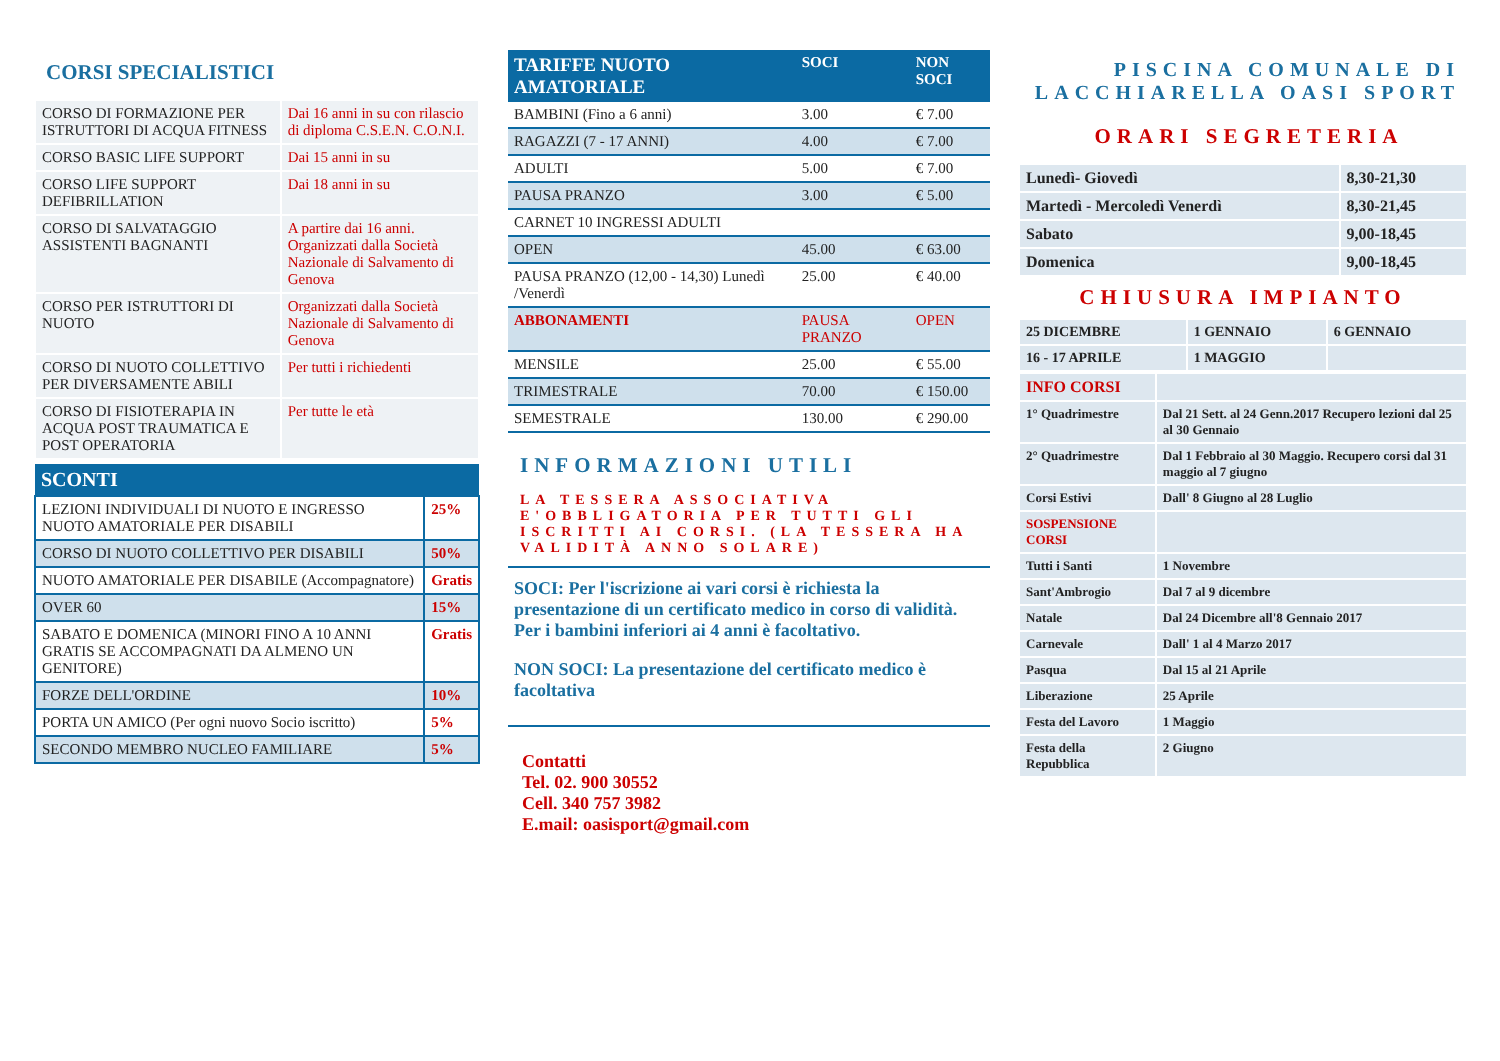CORSI SPECIALISTICI
| CORSO DI FORMAZIONE PER ISTRUTTORI DI ACQUA FITNESS | Dai 16 anni in su con rilascio di diploma C.S.E.N. C.O.N.I. |
| CORSO BASIC LIFE SUPPORT | Dai 15 anni in su |
| CORSO LIFE SUPPORT DEFIBRILLATION | Dai 18 anni in su |
| CORSO DI SALVATAGGIO ASSISTENTI BAGNANTI | A partire dai 16 anni. Organizzati dalla Società Nazionale di Salvamento di Genova |
| CORSO PER ISTRUTTORI DI NUOTO | Organizzati dalla Società Nazionale di Salvamento di Genova |
| CORSO DI NUOTO COLLETTIVO PER DIVERSAMENTE ABILI | Per tutti i richiedenti |
| CORSO DI FISIOTERAPIA IN ACQUA POST TRAUMATICA E POST OPERATORIA | Per tutte le età |
| SCONTI | |
| --- | --- |
| LEZIONI INDIVIDUALI DI NUOTO E INGRESSO NUOTO AMATORIALE PER DISABILI | 25% |
| CORSO DI NUOTO COLLETTIVO PER DISABILI | 50% |
| NUOTO AMATORIALE PER DISABILE (Accompagnatore) | Gratis |
| OVER 60 | 15% |
| SABATO E DOMENICA (MINORI FINO A 10 ANNI GRATIS SE ACCOMPAGNATI DA ALMENO UN GENITORE) | Gratis |
| FORZE DELL'ORDINE | 10% |
| PORTA UN AMICO (Per ogni nuovo Socio iscritto) | 5% |
| SECONDO MEMBRO NUCLEO FAMILIARE | 5% |
| TARIFFE NUOTO AMATORIALE | SOCI | NON SOCI |
| --- | --- | --- |
| BAMBINI (Fino a 6 anni) | 3.00 | € 7.00 |
| RAGAZZI (7 - 17 ANNI) | 4.00 | € 7.00 |
| ADULTI | 5.00 | € 7.00 |
| PAUSA PRANZO | 3.00 | € 5.00 |
| CARNET 10 INGRESSI ADULTI | | |
| OPEN | 45.00 | € 63.00 |
| PAUSA PRANZO (12,00 - 14,30) Lunedì /Venerdì | 25.00 | € 40.00 |
| ABBONAMENTI | PAUSA PRANZO | OPEN |
| MENSILE | 25.00 | € 55.00 |
| TRIMESTRALE | 70.00 | € 150.00 |
| SEMESTRALE | 130.00 | € 290.00 |
INFORMAZIONI UTILI
LA TESSERA ASSOCIATIVA E'OBBLIGATORIA PER TUTTI GLI ISCRITTI AI CORSI. (LA TESSERA HA VALIDITÀ ANNO SOLARE)
SOCI: Per l'iscrizione ai vari corsi è richiesta la presentazione di un certificato medico in corso di validità. Per i bambini inferiori ai 4 anni è facoltativo.
NON SOCI: La presentazione del certificato medico è facoltativa
Contatti
Tel. 02. 900 30552
Cell. 340 757 3982
E.mail: oasisport@gmail.com
PISCINA COMUNALE DI LACCHIARELLA OASI SPORT
ORARI SEGRETERIA
| Lunedì- Giovedì | 8,30-21,30 |
| Martedì - Mercoledì Venerdì | 8,30-21,45 |
| Sabato | 9,00-18,45 |
| Domenica | 9,00-18,45 |
CHIUSURA IMPIANTO
| 25 DICEMBRE | 1 GENNAIO | 6 GENNAIO |
| 16 - 17 APRILE | 1 MAGGIO | |
| INFO CORSI | |
| 1° Quadrimestre | Dal 21 Sett. al 24 Genn.2017 Recupero lezioni dal 25 al 30 Gennaio |
| 2° Quadrimestre | Dal 1 Febbraio al 30 Maggio. Recupero corsi dal 31 maggio al 7 giugno |
| Corsi Estivi | Dall' 8 Giugno al 28 Luglio |
| SOSPENSIONE CORSI | |
| Tutti i Santi | 1 Novembre |
| Sant'Ambrogio | Dal 7 al 9 dicembre |
| Natale | Dal 24 Dicembre all'8 Gennaio 2017 |
| Carnevale | Dall' 1 al 4 Marzo 2017 |
| Pasqua | Dal 15 al 21 Aprile |
| Liberazione | 25 Aprile |
| Festa del Lavoro | 1 Maggio |
| Festa della Repubblica | 2 Giugno |